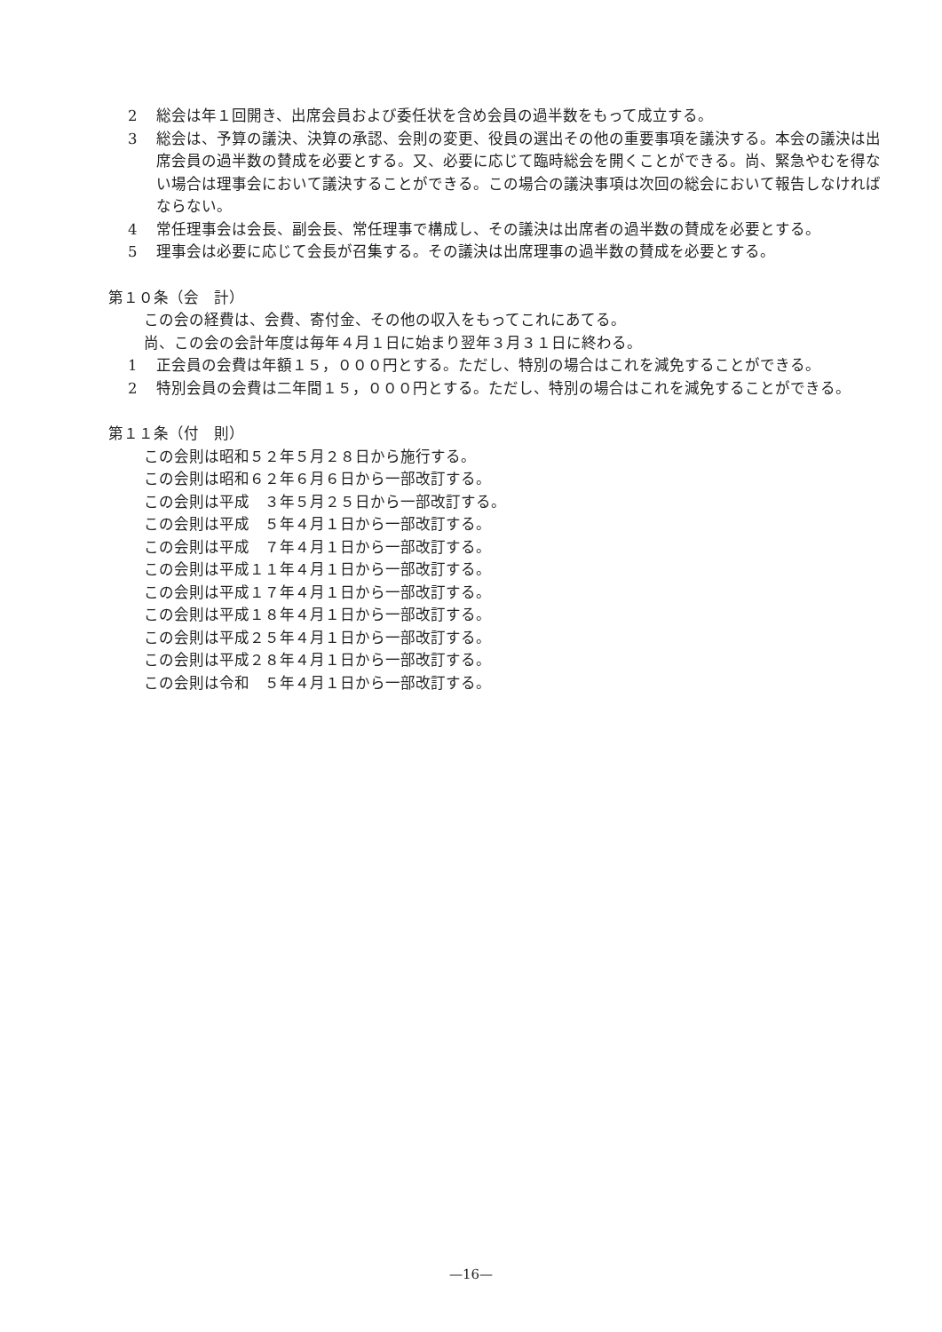2 総会は年１回開き、出席会員および委任状を含め会員の過半数をもって成立する。
3 総会は、予算の議決、決算の承認、会則の変更、役員の選出その他の重要事項を議決する。本会の議決は出席会員の過半数の賛成を必要とする。又、必要に応じて臨時総会を開くことができる。尚、緊急やむを得ない場合は理事会において議決することができる。この場合の議決事項は次回の総会において報告しなければならない。
4 常任理事会は会長、副会長、常任理事で構成し、その議決は出席者の過半数の賛成を必要とする。
5 理事会は必要に応じて会長が召集する。その議決は出席理事の過半数の賛成を必要とする。
第１０条（会　計）
この会の経費は、会費、寄付金、その他の収入をもってこれにあてる。
尚、この会の会計年度は毎年４月１日に始まり翌年３月３１日に終わる。
1 正会員の会費は年額１５，０００円とする。ただし、特別の場合はこれを減免することができる。
2 特別会員の会費は二年間１５，０００円とする。ただし、特別の場合はこれを減免することができる。
第１１条（付　則）
この会則は昭和５２年５月２８日から施行する。
この会則は昭和６２年６月６日から一部改訂する。
この会則は平成　３年５月２５日から一部改訂する。
この会則は平成　５年４月１日から一部改訂する。
この会則は平成　７年４月１日から一部改訂する。
この会則は平成１１年４月１日から一部改訂する。
この会則は平成１７年４月１日から一部改訂する。
この会則は平成１８年４月１日から一部改訂する。
この会則は平成２５年４月１日から一部改訂する。
この会則は平成２８年４月１日から一部改訂する。
この会則は令和　５年４月１日から一部改訂する。
—16—